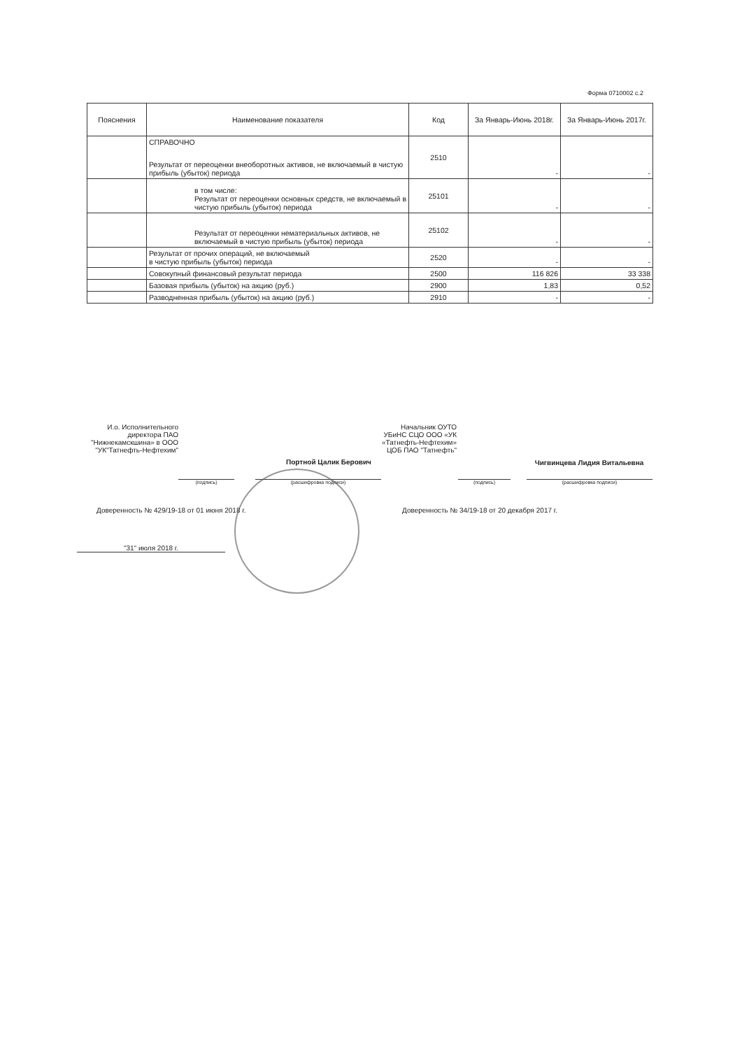Форма 0710002 с.2
| Пояснения | Наименование показателя | Код | За Январь-Июнь 2018г. | За Январь-Июнь 2017г. |
| --- | --- | --- | --- | --- |
| | СПРАВОЧНО Результат от переоценки внеоборотных активов, не включаемый в чистую прибыль (убыток) периода | 2510 | - | - |
| | в том числе: Результат от переоценки основных средств, не включаемый в чистую прибыль (убыток) периода | 25101 | - | - |
| | Результат от переоценки нематериальных активов, не включаемый в чистую прибыль (убыток) периода | 25102 | - | - |
| | Результат от прочих операций, не включаемый в чистую прибыль (убыток) периода | 2520 | - | - |
| | Совокупный финансовый результат периода | 2500 | 116 826 | 33 338 |
| | Базовая прибыль (убыток) на акцию (руб.) | 2900 | 1,83 | 0,52 |
| | Разводненная прибыль (убыток) на акцию (руб.) | 2910 | - | - |
И.о. Исполнительного директора ПАО "Нижнекамскшина» в ООО "УК"Татнефть-Нефтехим"
(подпись)
Портной Цалик Берович
(расшифровка подписи)
Доверенность № 429/19-18 от 01 июня 2018 г.
"31" июля 2018 г.
Начальник ОУТО УБиНС СЦО ООО «УК «Татнефть-Нефтехим» ЦОБ ПАО "Татнефть"
(подпись)
Чигвинцева Лидия Витальевна
(расшифровка подписи)
Доверенность № 34/19-18 от 20 декабря 2017 г.